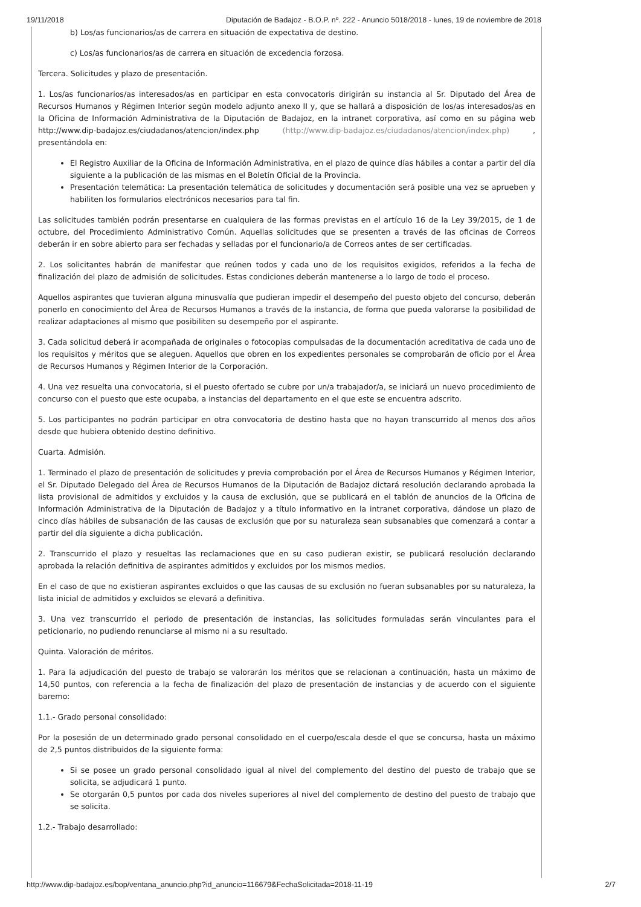19/11/2018 Diputación de Badajoz - B.O.P. nº. 222 - Anuncio 5018/2018 - lunes, 19 de noviembre de 2018
b) Los/as funcionarios/as de carrera en situación de expectativa de destino.
c) Los/as funcionarios/as de carrera en situación de excedencia forzosa.
Tercera. Solicitudes y plazo de presentación.
1. Los/as funcionarios/as interesados/as en participar en esta convocatoris dirigirán su instancia al Sr. Diputado del Área de Recursos Humanos y Régimen Interior según modelo adjunto anexo II y, que se hallará a disposición de los/as interesados/as en la Oficina de Información Administrativa de la Diputación de Badajoz, en la intranet corporativa, así como en su página web http://www.dip-badajoz.es/ciudadanos/atencion/index.php (http://www.dip-badajoz.es/ciudadanos/atencion/index.php) , presentándola en:
El Registro Auxiliar de la Oficina de Información Administrativa, en el plazo de quince días hábiles a contar a partir del día siguiente a la publicación de las mismas en el Boletín Oficial de la Provincia.
Presentación telemática: La presentación telemática de solicitudes y documentación será posible una vez se aprueben y habiliten los formularios electrónicos necesarios para tal fin.
Las solicitudes también podrán presentarse en cualquiera de las formas previstas en el artículo 16 de la Ley 39/2015, de 1 de octubre, del Procedimiento Administrativo Común. Aquellas solicitudes que se presenten a través de las oficinas de Correos deberán ir en sobre abierto para ser fechadas y selladas por el funcionario/a de Correos antes de ser certificadas.
2. Los solicitantes habrán de manifestar que reúnen todos y cada uno de los requisitos exigidos, referidos a la fecha de finalización del plazo de admisión de solicitudes. Estas condiciones deberán mantenerse a lo largo de todo el proceso.
Aquellos aspirantes que tuvieran alguna minusvalía que pudieran impedir el desempeño del puesto objeto del concurso, deberán ponerlo en conocimiento del Área de Recursos Humanos a través de la instancia, de forma que pueda valorarse la posibilidad de realizar adaptaciones al mismo que posibiliten su desempeño por el aspirante.
3. Cada solicitud deberá ir acompañada de originales o fotocopias compulsadas de la documentación acreditativa de cada uno de los requisitos y méritos que se aleguen. Aquellos que obren en los expedientes personales se comprobarán de oficio por el Área de Recursos Humanos y Régimen Interior de la Corporación.
4. Una vez resuelta una convocatoria, si el puesto ofertado se cubre por un/a trabajador/a, se iniciará un nuevo procedimiento de concurso con el puesto que este ocupaba, a instancias del departamento en el que este se encuentra adscrito.
5. Los participantes no podrán participar en otra convocatoria de destino hasta que no hayan transcurrido al menos dos años desde que hubiera obtenido destino definitivo.
Cuarta. Admisión.
1. Terminado el plazo de presentación de solicitudes y previa comprobación por el Área de Recursos Humanos y Régimen Interior, el Sr. Diputado Delegado del Área de Recursos Humanos de la Diputación de Badajoz dictará resolución declarando aprobada la lista provisional de admitidos y excluidos y la causa de exclusión, que se publicará en el tablón de anuncios de la Oficina de Información Administrativa de la Diputación de Badajoz y a título informativo en la intranet corporativa, dándose un plazo de cinco días hábiles de subsanación de las causas de exclusión que por su naturaleza sean subsanables que comenzará a contar a partir del día siguiente a dicha publicación.
2. Transcurrido el plazo y resueltas las reclamaciones que en su caso pudieran existir, se publicará resolución declarando aprobada la relación definitiva de aspirantes admitidos y excluidos por los mismos medios.
En el caso de que no existieran aspirantes excluidos o que las causas de su exclusión no fueran subsanables por su naturaleza, la lista inicial de admitidos y excluidos se elevará a definitiva.
3. Una vez transcurrido el periodo de presentación de instancias, las solicitudes formuladas serán vinculantes para el peticionario, no pudiendo renunciarse al mismo ni a su resultado.
Quinta. Valoración de méritos.
1. Para la adjudicación del puesto de trabajo se valorarán los méritos que se relacionan a continuación, hasta un máximo de 14,50 puntos, con referencia a la fecha de finalización del plazo de presentación de instancias y de acuerdo con el siguiente baremo:
1.1.- Grado personal consolidado:
Por la posesión de un determinado grado personal consolidado en el cuerpo/escala desde el que se concursa, hasta un máximo de 2,5 puntos distribuidos de la siguiente forma:
Si se posee un grado personal consolidado igual al nivel del complemento del destino del puesto de trabajo que se solicita, se adjudicará 1 punto.
Se otorgarán 0,5 puntos por cada dos niveles superiores al nivel del complemento de destino del puesto de trabajo que se solicita.
1.2.- Trabajo desarrollado:
http://www.dip-badajoz.es/bop/ventana_anuncio.php?id_anuncio=116679&FechaSolicitada=2018-11-19 2/7